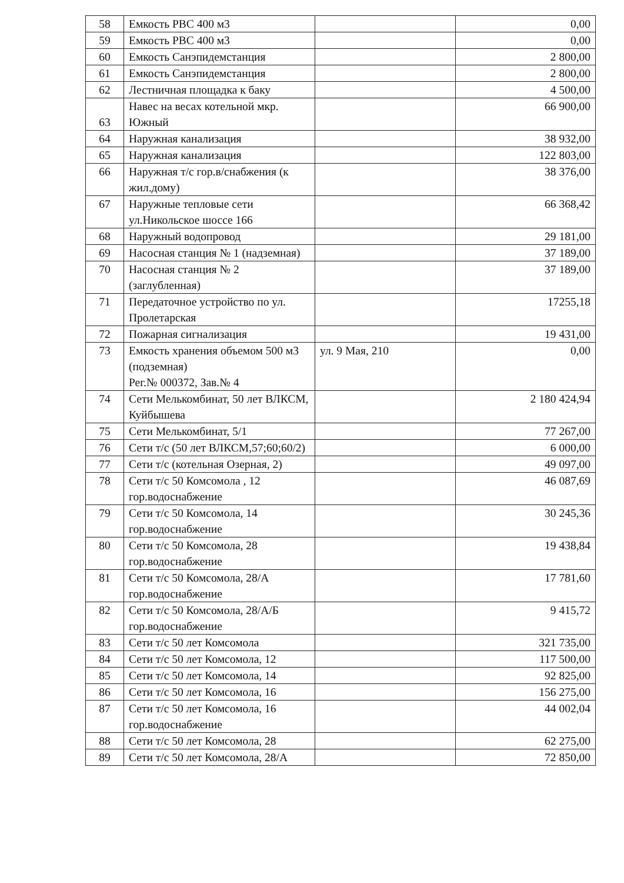| 58 | Емкость РВС 400 м3 | | 0,00 |
| 59 | Емкость РВС 400 м3 | | 0,00 |
| 60 | Емкость Санэпидемстанция | | 2 800,00 |
| 61 | Емкость Санэпидемстанция | | 2 800,00 |
| 62 | Лестничная площадка к баку | | 4 500,00 |
| 63 | Навес на весах котельной мкр. Южный | | 66 900,00 |
| 64 | Наружная канализация | | 38 932,00 |
| 65 | Наружная канализация | | 122 803,00 |
| 66 | Наружная т/с гор.в/снабжения (к жил.дому) | | 38 376,00 |
| 67 | Наружные тепловые сети ул.Никольское шоссе 166 | | 66 368,42 |
| 68 | Наружный водопровод | | 29 181,00 |
| 69 | Насосная станция № 1 (надземная) | | 37 189,00 |
| 70 | Насосная станция № 2 (заглубленная) | | 37 189,00 |
| 71 | Передаточное устройство по ул. Пролетарская | | 17255,18 |
| 72 | Пожарная сигнализация | | 19 431,00 |
| 73 | Емкость хранения объемом 500 м3 (подземная) Рег.№ 000372, Зав.№ 4 | ул. 9 Мая, 210 | 0,00 |
| 74 | Сети Мелькомбинат, 50 лет ВЛКСМ, Куйбышева | | 2 180 424,94 |
| 75 | Сети Мелькомбинат, 5/1 | | 77 267,00 |
| 76 | Сети т/с (50 лет ВЛКСМ,57;60;60/2) | | 6 000,00 |
| 77 | Сети т/с (котельная Озерная, 2) | | 49 097,00 |
| 78 | Сети т/с 50 Комсомола , 12 гор.водоснабжение | | 46 087,69 |
| 79 | Сети т/с 50 Комсомола, 14 гор.водоснабжение | | 30 245,36 |
| 80 | Сети т/с 50 Комсомола, 28 гор.водоснабжение | | 19 438,84 |
| 81 | Сети т/с 50 Комсомола, 28/А гор.водоснабжение | | 17 781,60 |
| 82 | Сети т/с 50 Комсомола, 28/А/Б гор.водоснабжение | | 9 415,72 |
| 83 | Сети т/с 50 лет Комсомола | | 321 735,00 |
| 84 | Сети т/с 50 лет Комсомола, 12 | | 117 500,00 |
| 85 | Сети т/с 50 лет Комсомола, 14 | | 92 825,00 |
| 86 | Сети т/с 50 лет Комсомола, 16 | | 156 275,00 |
| 87 | Сети т/с 50 лет Комсомола, 16 гор.водоснабжение | | 44 002,04 |
| 88 | Сети т/с 50 лет Комсомола, 28 | | 62 275,00 |
| 89 | Сети т/с 50 лет Комсомола, 28/А | | 72 850,00 |